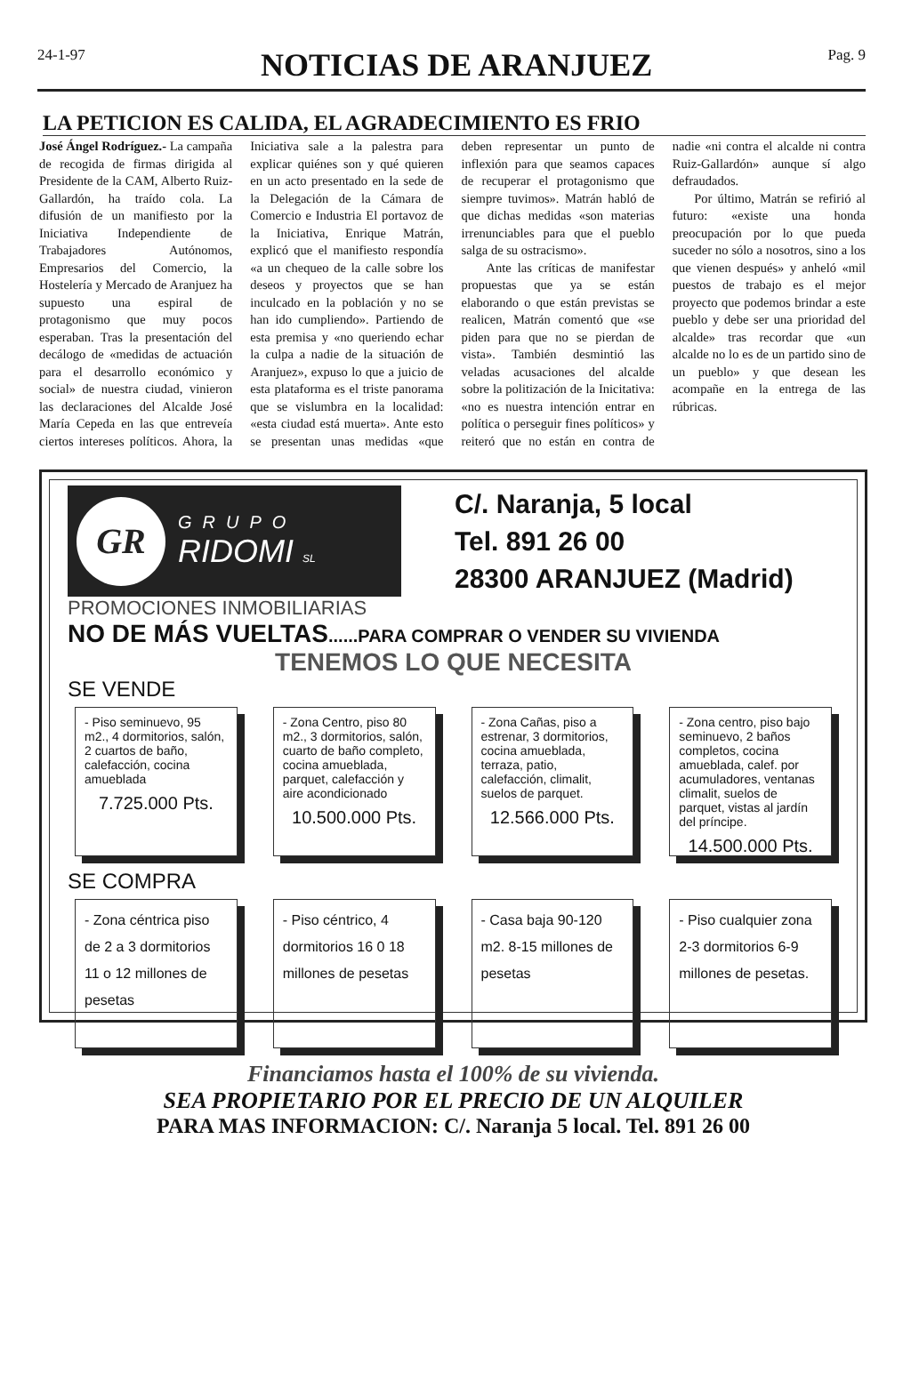24-1-97 NOTICIAS DE ARANJUEZ Pag. 9
LA PETICION ES CALIDA, EL AGRADECIMIENTO ES FRIO
José Ángel Rodríguez.- La campaña de recogida de firmas dirigida al Presidente de la CAM, Alberto Ruiz-Gallardón, ha traído cola. La difusión de un manifiesto por la Iniciativa Independiente de Trabajadores Autónomos, Empresarios del Comercio, la Hostelería y Mercado de Aranjuez ha supuesto una espiral de protagonismo que muy pocos esperaban. Tras la presentación del decálogo de «medidas de actuación para el desarrollo económico y social» de nuestra ciudad, vinieron las declaraciones del Alcalde José María Cepeda en las que entreveía ciertos intereses políticos. Ahora, la Iniciativa sale a la palestra para explicar quiénes son y qué quieren en un acto presentado en la sede de la Delegación de la Cámara de Comercio e Industria El portavoz de la Iniciativa, Enrique Matrán, explicó que el manifiesto respondía «a un chequeo de la calle sobre los deseos y proyectos que se han inculcado en la población y no se han ido cumpliendo». Partiendo de esta premisa y «no queriendo echar la culpa a nadie de la situación de Aranjuez», expuso lo que a juicio de esta plataforma es el triste panorama que se vislumbra en la localidad: «esta ciudad está muerta». Ante esto se presentan unas medidas «que deben representar un punto de inflexión para que seamos capaces de recuperar el protagonismo que siempre tuvimos». Matrán habló de que dichas medidas «son materias irrenunciables para que el pueblo salga de su ostracismo».
Ante las críticas de manifestar propuestas que ya se están elaborando o que están previstas se realicen, Matrán comentó que «se piden para que no se pierdan de vista». También desmintió las veladas acusaciones del alcalde sobre la politización de la Inicitativa: «no es nuestra intención entrar en política o perseguir fines políticos» y reiteró que no están en contra de nadie «ni contra el alcalde ni contra Ruiz-Gallardón» aunque sí algo defraudados.
Por último, Matrán se refirió al futuro: «existe una honda preocupación por lo que pueda suceder no sólo a nosotros, sino a los que vienen después» y anheló «mil puestos de trabajo es el mejor proyecto que podemos brindar a este pueblo y debe ser una prioridad del alcalde» tras recordar que «un alcalde no lo es de un partido sino de un pueblo» y que desean les acompañe en la entrega de las rúbricas.
GR
GRUPO
RIDOMI SL
PROMOCIONES INMOBILIARIAS
C/. Naranja, 5 local
Tel. 891 26 00
28300 ARANJUEZ (Madrid)
NO DE MÁS VUELTAS......PARA COMPRAR O VENDER SU VIVIENDA
TENEMOS LO QUE NECESITA
SE VENDE
- Piso seminuevo, 95 m2., 4 dormitorios, salón, 2 cuartos de baño, calefacción, cocina amueblada
7.725.000 Pts.
- Zona Centro, piso 80 m2., 3 dormitorios, salón, cuarto de baño completo, cocina amueblada, parquet, calefacción y aire acondicionado
10.500.000 Pts.
- Zona Cañas, piso a estrenar, 3 dormitorios, cocina amueblada, terraza, patio, calefacción, climalit, suelos de parquet.
12.566.000 Pts.
- Zona centro, piso bajo seminuevo, 2 baños completos, cocina amueblada, calef. por acumuladores, ventanas climalit, suelos de parquet, vistas al jardín del príncipe.
14.500.000 Pts.
SE COMPRA
- Zona céntrica piso de 2 a 3 dormitorios 11 o 12 millones de pesetas
- Piso céntrico, 4 dormitorios 16 0 18 millones de pesetas
- Casa baja 90-120 m2. 8-15 millones de pesetas
- Piso cualquier zona 2-3 dormitorios 6-9 millones de pesetas.
Financiamos hasta el 100% de su vivienda.
SEA PROPIETARIO POR EL PRECIO DE UN ALQUILER
PARA MAS INFORMACION: C/. Naranja 5 local. Tel. 891 26 00